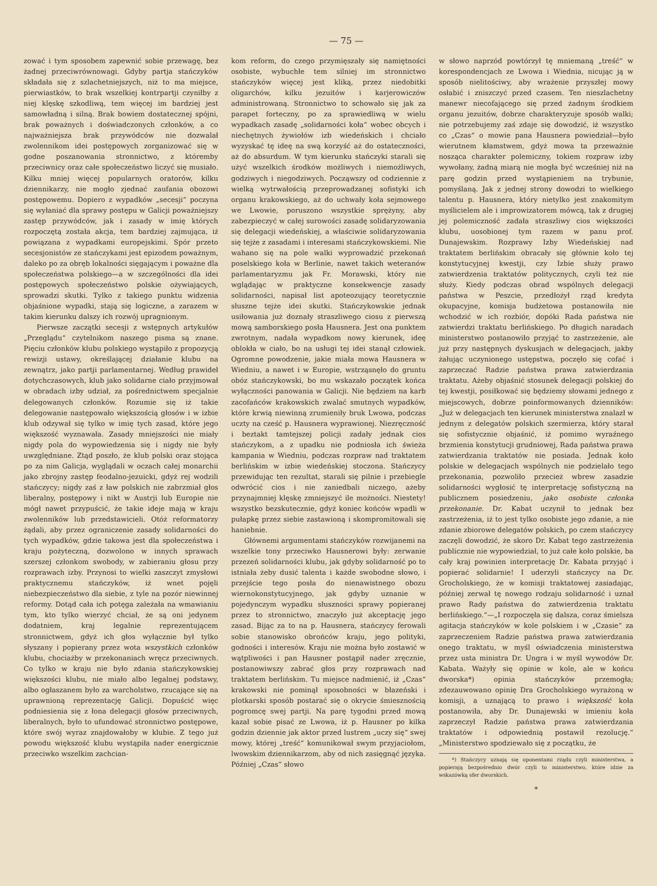— 75 —
zować i tym sposobem zapewnić sobie przewagę, bez żadnej przeciwrównowagi. Gdyby partja stańczyków składała się z szlachetniejszych, niż to ma miejsce, pierwiastków, to brak wszelkiej kontrpartji czyniłby z niej klęskę szkodliwą, tem więcej im bardziej jest samowładną i silną. Brak bowiem dostatecznej spójni, brak poważnych i doświadczonych członków, a co najważniejsza brak przywódców nie dozwalał zwolennikom idei postępowych zorganizować się w godne poszanowania stronnictwo, z któremby przeciwnicy oraz całe społeczeństwo liczyć się musiało. Kilku mniej więcej popularnych oratorów, kilku dziennikarzy, nie mogło zjednać zaufania obozowi postępowemu. Dopiero z wypadków „secesji“ poczyna się wyłaniać dla sprawy postępu w Galicji poważniejszy zastęp przywódców, jak i zasady w imię których rozpoczętą została akcja, tem bardziej zajmująca, iż powiązana z wypadkami europejskimi. Spór przeto secesjonistów ze stańczykami jest epizodem poważnym, daleko po za obręb lokalności sięgającym i poważne dla społeczeństwa polskiego—a w szczególności dla idei postępowych społeczeństwo polskie ożywiających, sprowadzi skutki. Tylko z takiego punktu widzenia objaśnione wypadki, stają się logiczne, a zarazem w takim kierunku dalszy ich rozwój upragnionym.
Pierwsze zaczątki secesji z wstępnych artykułów „Przeglądu“ czytelnikom naszego pisma są znane. Pięciu członków klubu polskiego wystąpiło z propozycją rewizji ustawy, określającej działanie klubu na zewnątrz, jako partji parlamentarnej. Według prawideł dotychczasowych, klub jako solidarne ciało przyjmował w obradach izby udział, za pośrednictwem specjalnie delegowanych członków. Rozumie się iż takie delegowanie następowało większością głosów i w izbie klub odzywał się tylko w imię tych zasad, które jego większość wyznawała. Zasady mniejszości nie miały nigdy pola do wypowiedzenia się i nigdy nie były uwzględniane. Ztąd poszło, że klub polski oraz stojąca po za nim Galicja, wyglądali w oczach całej monarchii jako zbrojny zastęp feodalno-jezuicki, gdyż rej wodzili stańczycy; nigdy zaś z ław polskich nie zabrzmiał głos liberalny, postępowy i nikt w Austrji lub Europie nie mógł nawet przypuścić, że takie ideje mają w kraju zwolenników lub przedstawicieli. Otóż reformatorzy żądali, aby przez ograniczenie zasady solidarności do tych wypadków, gdzie takowa jest dla społeczeństwa i kraju pożyteczną, dozwolono w innych sprawach szerszej członkom swobody, w zabieraniu głosu przy rozprawach izby. Przynosi to wielki zaszczyt zmysłowi praktycznemu stańczyków, iż wnet pojęli niebezpieczeństwo dla siebie, z tyle na pozór niewinnej reformy. Dotąd cała ich potęga zależała na wmawianiu tym, kto tylko wierzyć chciał, że są oni jedynem dodatniem, kraj legalnie reprezentującem stronnictwem, gdyż ich głos wyłącznie był tylko słyszany i popierany przez wota wszystkich członków klubu, chociażby w przekonaniach wręcz przeciwnych. Co tylko w kraju nie było zdania stańczykowskiej większości klubu, nie miało albo legalnej podstawy, albo ogłaszanem było za warcholstwo, rzucające się na uprawnioną reprezentację Galicji. Dopuścić więc podniesienia się z łona delegacji głosów przeciwnych, liberalnych, było to ufundować stronnictwo postępowe, które swój wyraz znajdowałoby w klubie. Z tego już powodu większość klubu wystąpiła nader energicznie przeciwko wszelkim zachcian-
kom reform, do czego przymięszały się namiętności osobiste, wybuchłe tem silniej im stronnictwo stańczyków więcej jest kliką, przez niedobitki oligarchów, kilku jezuitów i karjerowiczów administrowaną. Stronnictwo to schowało się jak za parapet forteczny, po za sprawiedliwą w wielu wypadkach zasadę „solidarności koła“ wobec obcych i niechętnych żywiołów izb wiedeńskich i chciało wyzyskać tę ideę na swą korzyść aż do ostateczności, aż do absurdum. W tym kierunku stańczyki starali się użyć wszelkich środków możliwych i niemożliwych, godziwych i niegodziwych. Począwszy od codziennie z wielką wytrwałością przeprowadzanej sofistyki ich organu krakowskiego, aż do uchwały koła sejmowego we Lwowie, poruszono wszystkie sprężyny, aby zabezpieczyć w całej surowości zasadę solidaryzowania się delegacji wiedeńskiej, a właściwie solidaryzowania się tejże z zasadami i interesami stańczykowskiemi. Nie wahano się na pole walki wyprowadzić przekonań poselskiego koła w Berlinie, nawet takich weteranów parlamentaryzmu jak Fr. Morawski, który nie wglądając w praktyczne konsekwencje zasady solidarności, napisał list apoteozujący teoretycznie słuszne tejże idei skutki. Stańczykowskie jednak usiłowania już doznały straszliwego ciosu z pierwszą mową samborskiego posła Hausnera. Jest ona punktem zwrotnym, nadała wypadkom nowy kierunek, ideę oblokła w ciało, bo na usługi tej idei stanął człowiek. Ogromne powodzenie, jakie miała mowa Hausnera w Wiedniu, a nawet i w Europie, wstrząsnęło do gruntu obóz stańczykowski, bo mu wskazało początek końca wyłączności panowania w Galicji. Nie będziem na karb zacofańców krakowskich zwalać smutnych wypadków, które krwią niewinną zrumieniły bruk Lwowa, podczas uczty na cześć p. Hausnera wyprawionej. Niezręczność i beztakt tamtejszej policji zadały jednak cios stańczykom, a z upadku nie podniosła ich świeża kampania w Wiedniu, podczas rozpraw nad traktatem berlińskim w izbie wiedeńskiej stoczona. Stańczycy przewidując ten rezultat, starali się pilnie i przebiegle odwrócić cios i nie zaniedbali niczego, ażeby przynajmniej klęskę zmniejszyć ile możności. Niestety! wszystko bezskutecznie, gdyż koniec końców wpadli w pułapkę przez siebie zastawioną i skompromitowali się haniebnie.
Głównemi argumentami stańczyków rozwijanemi na wszelkie tony przeciwko Hausnerowi były: zerwanie przezeń solidarności klubu, jak gdyby solidarność po to istniała żeby dusić talenta i każde swobodne słowo, i przejście tego posła do nienawistnego obozu wiernokonstytucyjnego, jak gdyby uznanie w pojedynczym wypadku słuszności sprawy popieranej przez to stronnictwo, znaczyło już akceptację jego zasad. Bijąc za to na p. Hausnera, stańczycy ferowali sobie stanowisko obrońców kraju, jego polityki, godności i interesów. Kraju nie można było zostawić w wątpliwości i pan Hausner postąpił nader zręcznie, postanowiwszy zabrać głos przy rozprawach nad traktatem berlińskim. Tu miejsce nadmienić, iż „Czas“ krakowski nie pominął sposobności w błazeński i plotkarski sposób postarać się o okrycie śmiesznością pogromcę swej partji. Na parę tygodni przed mową kazał sobie pisać ze Lwowa, iż p. Hausner po kilka godzin dziennie jak aktor przed lustrem „uczy się“ swej mowy, której „treść“ komunikował swym przyjaciołom, lwowskim dziennikarzom, aby od nich zasięgnąć języka. Później „Czas“ słowo
w słowo naprzód powtórzył tę mniemaną „treść“ w korespondencjach ze Lwowa i Wiednia, nicując ją w sposób nielitościwy, aby wrażenie przyszłej mowy osłabić i zniszczyć przed czasem. Ten nieszlachetny manewr niecofającego się przed żadnym środkiem organu jezuitów, dobrze charakteryzuje sposób walki; nie potrzebujemy zaś zdaje się dowodzić, iż wszystko co „Czas“ o mowie pana Hausnera powiedział—było wierutnem kłamstwem, gdyż mowa ta przeważnie nosząca charakter polemiczny, tokiem rozpraw izby wywołany, żadną miarą nie mogła być wcześniej niż na parę godzin przed wystąpieniem na trybunie, pomyślaną. Jak z jednej strony dowodzi to wielkiego talentu p. Hausnera, który nietylko jest znakomitym myślicielem ale i improwizatorem mówcą, tak z drugiej jej polemiczność zadała straszliwy cios większości klubu, uosobionej tym razem w panu prof. Dunajewskim. Rozprawy Izby Wiedeńskiej nad traktatem berlińskim obracały się głównie koło tej konstytucyjnej kwestji, czy Izbie służy prawo zatwierdzenia traktatów politycznych, czyli też nie służy. Kiedy podczas obrad wspólnych delegacji państwa w Peszcie, przedłożył rząd kredyta okupacyjne, komisja budżetowa postanowiła nie wchodzić w ich rozbiór, dopóki Rada państwa nie zatwierdzi traktatu berlińskiego. Po długich naradach ministerstwo postanowiło przyjąć to zastrzeżenie, ale już przy następnych dyskusjach w delegacjach, jakby żałując uczynionego ustępstwa, poczęło się cofać i zaprzeczać Radzie państwa prawa zatwierdzania traktatu. Ażeby objaśnić stosunek delegacji polskiej do tej kwestji, posiłkować się będziemy słowami jednego z miejscowych, dobrze poinformowanych dzienników: „Już w delegacjach ten kierunek ministerstwa znalazł w jednym z delegatów polskich szermierza, który starał się sofistycznie objaśnić, iż pomimo wyraźnego brzmienia konstytucji grudniowej, Rada państwa prawa zatwierdzania traktatów nie posiada. Jednak koło polskie w delegacjach wspólnych nie podzielało tego przekonania, pozwoliło przecież wbrew zasadzie solidarności wygłosić tę interpretację sofistyczną na publicznem posiedzeniu, jako osobiste członka przekonanie. Dr. Kabat uczynił to jednak bez zastrzeżenia, iż to jest tylko osobiste jego zdanie, a nie zdanie zbiorowe delegatów polskich, po czem stańczycy zaczęli dowodzić, że skoro Dr. Kabat tego zastrzeżenia publicznie nie wypowiedział, to już całe koło polskie, ba cały kraj powinien interpretację Dr. Kabata przyjąć i popierać solidarnie! I uderzyli stańczycy na Dr. Grocholskiego, że w komisji traktatowej zasiadając, później zerwał tę nowego rodzaju solidarność i uznał prawo Rady państwa do zatwierdzenia traktatu berlińskiego.“—„I rozpoczęła się dalsza, coraz śmielsza agitacja stańczyków w kole polskiem i w „Czasie“ za zaprzeczeniem Radzie państwa prawa zatwierdzania onego traktatu, w myśl oświadczenia ministerstwa przez usta ministra Dr. Ungra i w myśl wywodów Dr. Kabata. Ważyły się opinie w kole, ale w końcu dworska*) opinia stańczyków przemogła; zdezauwowano opinię Dra Grocholskiego wyrażoną w komisji, a uznającą to prawo i większość koła postanowiła, aby Dr. Dunajewski w imieniu koła zaprzeczył Radzie państwa prawa zatwierdzania traktatów i odpowiednią postawił rezolucję.“ „Ministerstwo spodziewało się z początku, że
*) Stańczycy uznają się oponentami rządu czyli ministerstwa, a popierają bezpośrednio dwór czyli to ministerstwo, które idzie za wskazówką sfer dworskich.
*